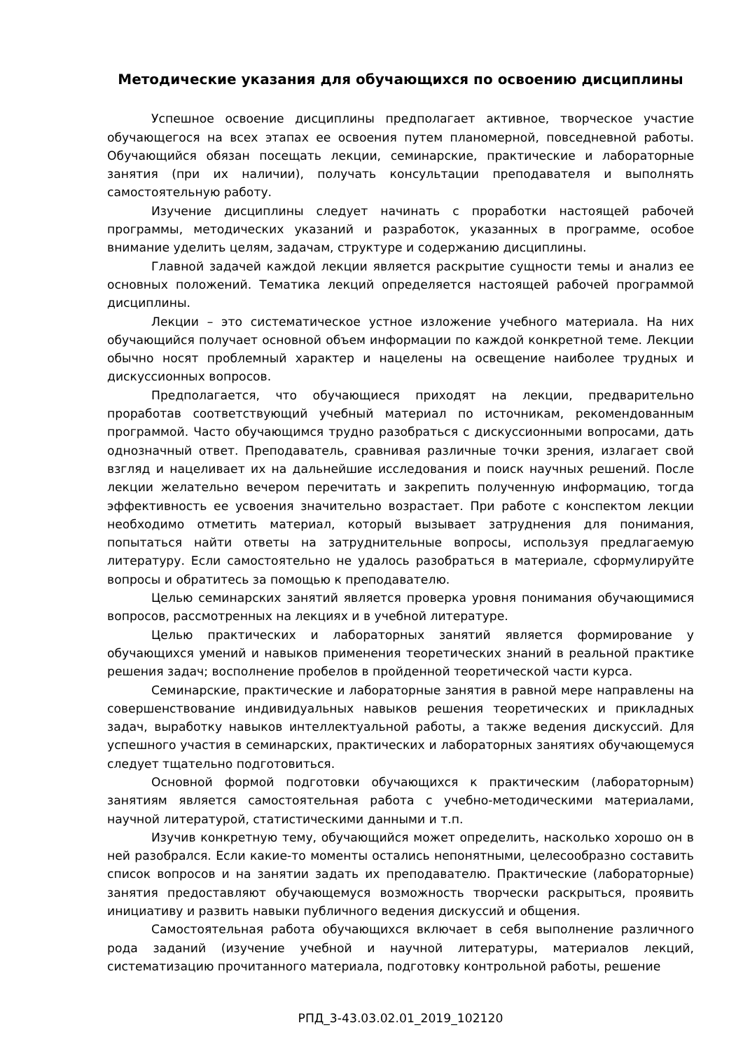Методические указания для обучающихся по освоению дисциплины
Успешное освоение дисциплины предполагает активное, творческое участие обучающегося на всех этапах ее освоения путем планомерной, повседневной работы. Обучающийся обязан посещать лекции, семинарские, практические и лабораторные занятия (при их наличии), получать консультации преподавателя и выполнять самостоятельную работу.
Изучение дисциплины следует начинать с проработки настоящей рабочей программы, методических указаний и разработок, указанных в программе, особое внимание уделить целям, задачам, структуре и содержанию дисциплины.
Главной задачей каждой лекции является раскрытие сущности темы и анализ ее основных положений. Тематика лекций определяется настоящей рабочей программой дисциплины.
Лекции – это систематическое устное изложение учебного материала. На них обучающийся получает основной объем информации по каждой конкретной теме. Лекции обычно носят проблемный характер и нацелены на освещение наиболее трудных и дискуссионных вопросов.
Предполагается, что обучающиеся приходят на лекции, предварительно проработав соответствующий учебный материал по источникам, рекомендованным программой. Часто обучающимся трудно разобраться с дискуссионными вопросами, дать однозначный ответ. Преподаватель, сравнивая различные точки зрения, излагает свой взгляд и нацеливает их на дальнейшие исследования и поиск научных решений. После лекции желательно вечером перечитать и закрепить полученную информацию, тогда эффективность ее усвоения значительно возрастает. При работе с конспектом лекции необходимо отметить материал, который вызывает затруднения для понимания, попытаться найти ответы на затруднительные вопросы, используя предлагаемую литературу. Если самостоятельно не удалось разобраться в материале, сформулируйте вопросы и обратитесь за помощью к преподавателю.
Целью семинарских занятий является проверка уровня понимания обучающимися вопросов, рассмотренных на лекциях и в учебной литературе.
Целью практических и лабораторных занятий является формирование у обучающихся умений и навыков применения теоретических знаний в реальной практике решения задач; восполнение пробелов в пройденной теоретической части курса.
Семинарские, практические и лабораторные занятия в равной мере направлены на совершенствование индивидуальных навыков решения теоретических и прикладных задач, выработку навыков интеллектуальной работы, а также ведения дискуссий. Для успешного участия в семинарских, практических и лабораторных занятиях обучающемуся следует тщательно подготовиться.
Основной формой подготовки обучающихся к практическим (лабораторным) занятиям является самостоятельная работа с учебно-методическими материалами, научной литературой, статистическими данными и т.п.
Изучив конкретную тему, обучающийся может определить, насколько хорошо он в ней разобрался. Если какие-то моменты остались непонятными, целесообразно составить список вопросов и на занятии задать их преподавателю. Практические (лабораторные) занятия предоставляют обучающемуся возможность творчески раскрыться, проявить инициативу и развить навыки публичного ведения дискуссий и общения.
Самостоятельная работа обучающихся включает в себя выполнение различного рода заданий (изучение учебной и научной литературы, материалов лекций, систематизацию прочитанного материала, подготовку контрольной работы, решение
РПД_3-43.03.02.01_2019_102120